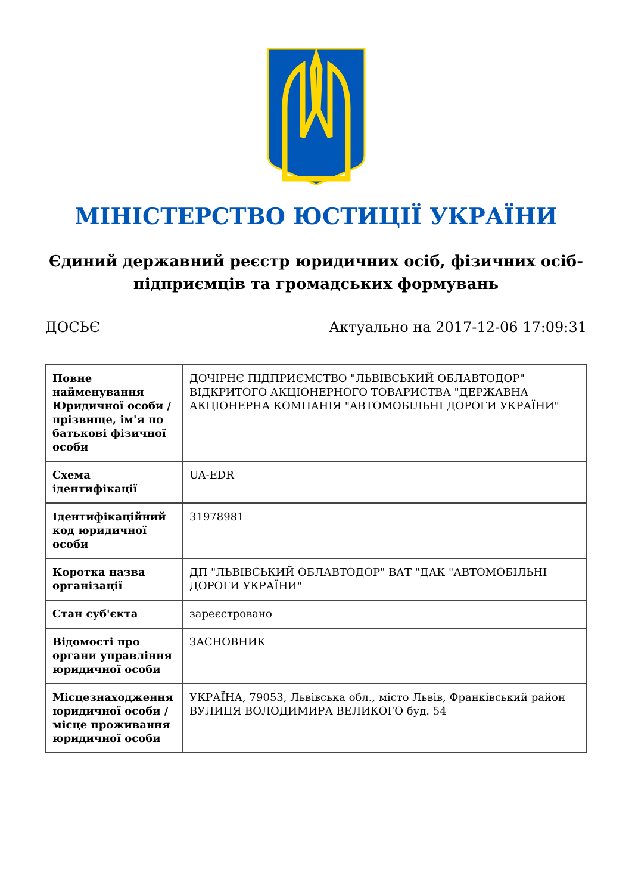МІНІСТЕРСТВО ЮСТИЦІЇ УКРАЇНИ
Єдиний державний реєстр юридичних осіб, фізичних осіб-підприємців та громадських формувань
ДОСЬЄ Актуально на 2017-12-06 17:09:31
| Повне найменування Юридичної особи / прізвище, ім'я по батькові фізичної особи | ДОЧІРНЄ ПІДПРИЄМСТВО "ЛЬВІВСЬКИЙ ОБЛАВТОДОР" ВІДКРИТОГО АКЦІОНЕРНОГО ТОВАРИСТВА "ДЕРЖАВНА АКЦІОНЕРНА КОМПАНІЯ "АВТОМОБІЛЬНІ ДОРОГИ УКРАЇНИ" |
| Схема ідентифікації | UA-EDR |
| Ідентифікаційний код юридичної особи | 31978981 |
| Коротка назва організації | ДП "ЛЬВІВСЬКИЙ ОБЛАВТОДОР" ВАТ "ДАК "АВТОМОБІЛЬНІ ДОРОГИ УКРАЇНИ" |
| Стан суб'єкта | зареєстровано |
| Відомості про органи управління юридичної особи | ЗАСНОВНИК |
| Місцезнаходження юридичної особи / місце проживання юридичної особи | УКРАЇНА, 79053, Львівська обл., місто Львів, Франківський район ВУЛИЦЯ ВОЛОДИМИРА ВЕЛИКОГО буд. 54 |